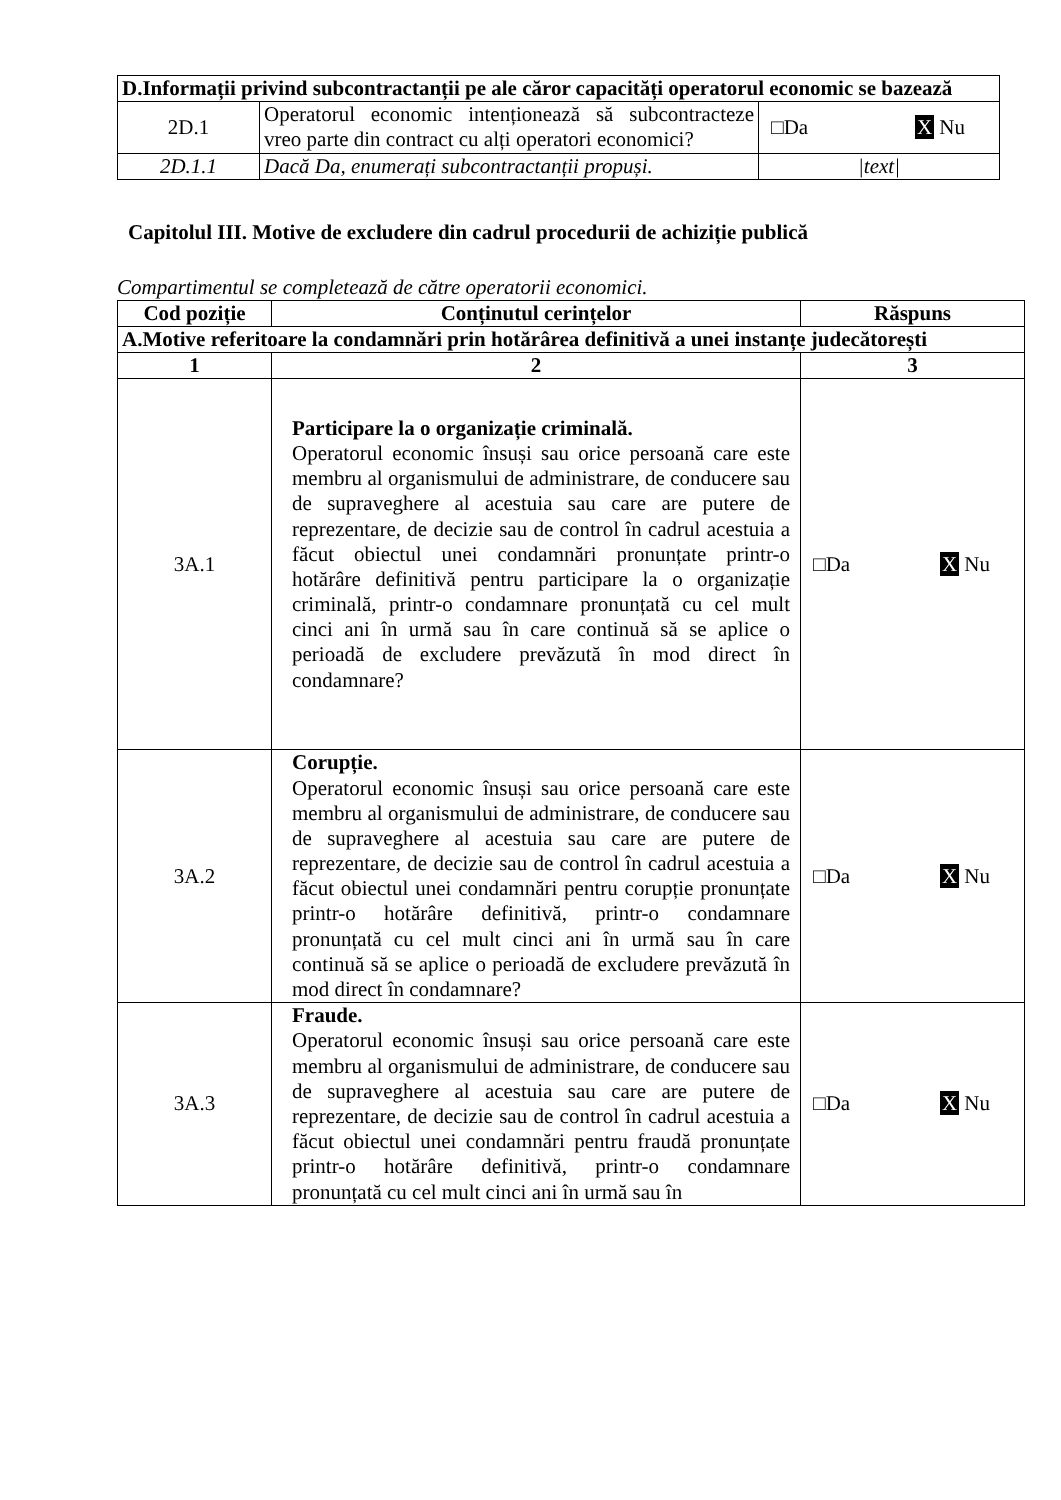| D.Informații privind subcontractanții pe ale căror capacități operatorul economic se bazează | | |
| 2D.1 | Operatorul economic intenționează să subcontracteze vreo parte din contract cu alți operatori economici? | □Da X Nu |
| 2D.1.1 | Dacă Da, enumerați subcontractanții propuși. | /text/ |
Capitolul III. Motive de excludere din cadrul procedurii de achiziție publică
Compartimentul se completează de către operatorii economici.
| Cod poziție | Conținutul cerințelor | Răspuns |
| --- | --- | --- |
| A.Motive referitoare la condamnări prin hotărârea definitivă a unei instanțe judecătorești | | |
| 1 | 2 | 3 |
| 3A.1 | Participare la o organizație criminală. Operatorul economic însuși sau orice persoană care este membru al organismului de administrare, de conducere sau de supraveghere al acestuia sau care are putere de reprezentare, de decizie sau de control în cadrul acestuia a făcut obiectul unei condamnări pronunțate printr-o hotărâre definitivă pentru participare la o organizație criminală, printr-o condamnare pronunțată cu cel mult cinci ani în urmă sau în care continuă să se aplice o perioadă de excludere prevăzută în mod direct în condamnare? | □Da X Nu |
| 3A.2 | Corupție. Operatorul economic însuși sau orice persoană care este membru al organismului de administrare, de conducere sau de supraveghere al acestuia sau care are putere de reprezentare, de decizie sau de control în cadrul acestuia a făcut obiectul unei condamnări pentru corupție pronunțate printr-o hotărâre definitivă, printr-o condamnare pronunțată cu cel mult cinci ani în urmă sau în care continuă să se aplice o perioadă de excludere prevăzută în mod direct în condamnare? | □Da X Nu |
| 3A.3 | Fraude. Operatorul economic însuși sau orice persoană care este membru al organismului de administrare, de conducere sau de supraveghere al acestuia sau care are putere de reprezentare, de decizie sau de control în cadrul acestuia a făcut obiectul unei condamnări pentru fraudă pronunțate printr-o hotărâre definitivă, printr-o condamnare pronunțată cu cel mult cinci ani în urmă sau în | □Da X Nu |